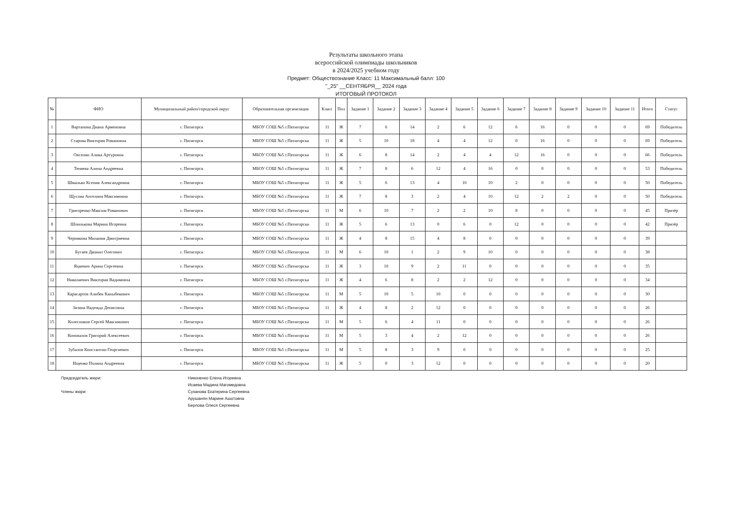Результаты школьного этапа
всероссийской олимпиады школьников
в 2024/2025 учебном году
Предмет: Обществознание Класс: 11 Максимальный балл: 100
"_25" __СЕНТЯБРЯ__ 2024 года
ИТОГОВЫЙ ПРОТОКОЛ
| № | ФИО | Муниципальный район/городской округ | Образовательная организация | Класс | Пол | Задание 1 | Задание 2 | Задание 3 | Задание 4 | Задание 5 | Задание 6 | Задание 7 | Задание 8 | Задание 9 | Задание 10 | Задание 11 | Итого | Статус |
| --- | --- | --- | --- | --- | --- | --- | --- | --- | --- | --- | --- | --- | --- | --- | --- | --- | --- | --- |
| 1 | Вартанова Диана Арменовна | г. Пятигорск | МБОУ СОШ №5 г.Пятигорска | 11 | Ж | 7 | 6 | 14 | 2 | 6 | 12 | 6 | 16 | 0 | 0 | 0 | 69 | Победитель |
| 2 | Старова Виктория Романовна | г. Пятигорск | МБОУ СОШ №5 г.Пятигорска | 11 | Ж | 5 | 10 | 18 | 4 | 4 | 12 | 0 | 16 | 0 | 0 | 0 | 69 | Победитель |
| 3 | Овсепян Алика Артуровна | г. Пятигорск | МБОУ СОШ №5 г.Пятигорска | 11 | Ж | 6 | 8 | 14 | 2 | 4 | 4 | 12 | 16 | 0 | 0 | 0 | 66 | Победитель |
| 4 | Теняева Алина Андреевна | г. Пятигорск | МБОУ СОШ №5 г.Пятигорска | 11 | Ж | 7 | 8 | 6 | 12 | 4 | 16 | 0 | 0 | 0 | 0 | 0 | 53 | Победитель |
| 5 | Шмалько Ксения Александровна | г. Пятигорск | МБОУ СОШ №5 г.Пятигорска | 11 | Ж | 5 | 6 | 13 | 4 | 10 | 10 | 2 | 0 | 0 | 0 | 0 | 50 | Победитель |
| 6 | Щусова Ангелина Максимовна | г. Пятигорск | МБОУ СОШ №5 г.Пятигорска | 11 | Ж | 7 | 8 | 3 | 2 | 4 | 10 | 12 | 2 | 2 | 0 | 0 | 50 | Победитель |
| 7 | Григоренко Максим Романович | г. Пятигорск | МБОУ СОШ №5 г.Пятигорска | 11 | М | 6 | 10 | 7 | 2 | 2 | 10 | 8 | 0 | 0 | 0 | 0 | 45 | Призёр |
| 8 | Шпилькова Марина Игоревна | г. Пятигорск | МБОУ СОШ №5 г.Пятигорска | 11 | Ж | 5 | 6 | 13 | 0 | 6 | 0 | 12 | 0 | 0 | 0 | 0 | 42 | Призёр |
| 9 | Чернякова Милания Дмитриевна | г. Пятигорск | МБОУ СОШ №5 г.Пятигорска | 11 | Ж | 4 | 8 | 15 | 4 | 8 | 0 | 0 | 0 | 0 | 0 | 0 | 39 | |
| 10 | Бугаев Даниил Олегович | г. Пятигорск | МБОУ СОШ №5 г.Пятигорска | 11 | М | 6 | 10 | 1 | 2 | 9 | 10 | 0 | 0 | 0 | 0 | 0 | 38 | |
| 11 | Яцкевич Арина Сергеевна | г. Пятигорск | МБОУ СОШ №5 г.Пятигорска | 11 | Ж | 3 | 10 | 9 | 2 | 11 | 0 | 0 | 0 | 0 | 0 | 0 | 35 | |
| 12 | Николаевич Виктория Вадимовна | г. Пятигорск | МБОУ СОШ №5 г.Пятигорска | 11 | Ж | 4 | 6 | 8 | 2 | 2 | 12 | 0 | 0 | 0 | 0 | 0 | 34 | |
| 13 | Карасартов Алибек Каныбекович | г. Пятигорск | МБОУ СОШ №5 г.Пятигорска | 11 | М | 5 | 10 | 5 | 10 | 0 | 0 | 0 | 0 | 0 | 0 | 0 | 30 | |
| 14 | Зязина Надежда Денисовна | г. Пятигорск | МБОУ СОШ №5 г.Пятигорска | 11 | Ж | 4 | 8 | 2 | 12 | 0 | 0 | 0 | 0 | 0 | 0 | 0 | 26 | |
| 15 | Колесников Сергей Максимович | г. Пятигорск | МБОУ СОШ №5 г.Пятигорска | 11 | М | 5 | 6 | 4 | 11 | 0 | 0 | 0 | 0 | 0 | 0 | 0 | 26 | |
| 16 | Коновалов Григорий Алексеевич | г. Пятигорск | МБОУ СОШ №5 г.Пятигорска | 11 | М | 5 | 3 | 4 | 2 | 12 | 0 | 0 | 0 | 0 | 0 | 0 | 26 | |
| 17 | Зубалов Константин Георгиевич | г. Пятигорск | МБОУ СОШ №5 г.Пятигорска | 11 | М | 5 | 8 | 3 | 9 | 0 | 0 | 0 | 0 | 0 | 0 | 0 | 25 | |
| 18 | Ищенко Полина Андреевна | г. Пятигорск | МБОУ СОШ №5 г.Пятигорска | 11 | Ж | 5 | 0 | 3 | 12 | 0 | 0 | 0 | 0 | 0 | 0 | 0 | 20 | |
Председатель жюри:
Члены жюри:
Никоненко Елена Игоревна
Исаева Мадина Магомедовна
Суханова Екатерина Сергеевна
Арушанян Марине Ашотовна
Берлова Олеся Сергеевна